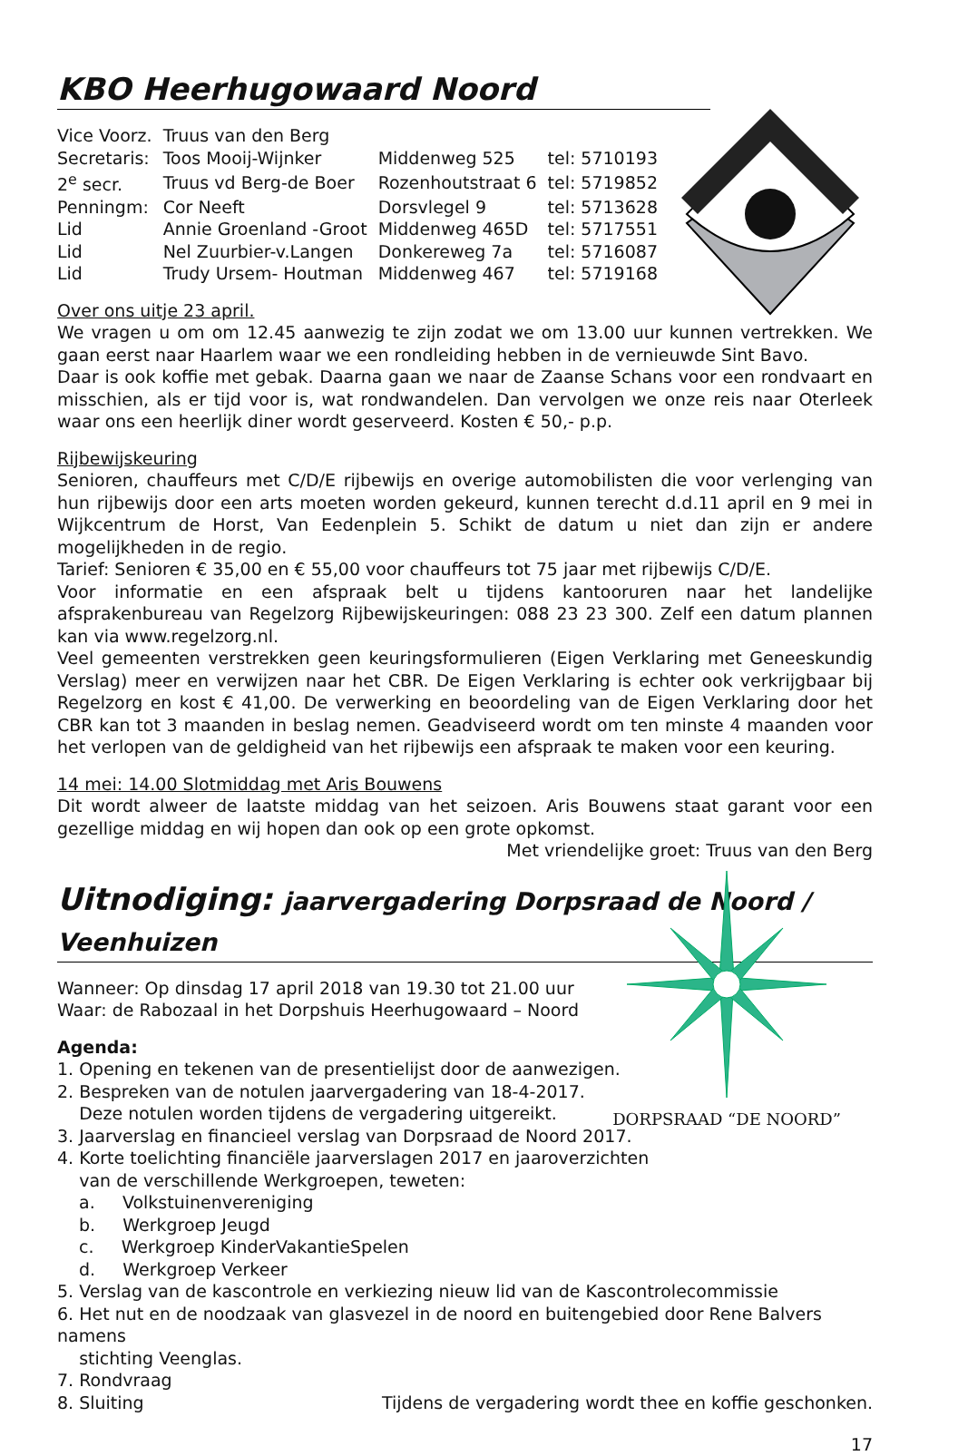KBO Heerhugowaard Noord
| Vice Voorz. | Truus van den Berg | | |
| Secretaris: | Toos Mooij-Wijnker | Middenweg 525 | tel: 5710193 |
| 2<sup>e</sup> secr. | Truus vd Berg-de Boer | Rozenhoutstraat 6 | tel: 5719852 |
| Penningm: | Cor Neeft | Dorsvlegel 9 | tel: 5713628 |
| Lid | Annie Groenland -Groot | Middenweg 465D | tel: 5717551 |
| Lid | Nel Zuurbier-v.Langen | Donkereweg 7a | tel: 5716087 |
| Lid | Trudy Ursem- Houtman | Middenweg 467 | tel: 5719168 |
Over ons uitje 23 april.
We vragen u om om 12.45 aanwezig te zijn zodat we om 13.00 uur kunnen vertrekken. We gaan eerst naar Haarlem waar we een rondleiding hebben in de vernieuwde Sint Bavo.
Daar is ook koffie met gebak. Daarna gaan we naar de Zaanse Schans voor een rondvaart en misschien, als er tijd voor is, wat rondwandelen. Dan vervolgen we onze reis naar Oterleek waar ons een heerlijk diner wordt geserveerd. Kosten € 50,- p.p.
Rijbewijskeuring
Senioren, chauffeurs met C/D/E rijbewijs en overige automobilisten die voor verlenging van hun rijbewijs door een arts moeten worden gekeurd, kunnen terecht d.d.11 april en 9 mei in Wijkcentrum de Horst, Van Eedenplein 5. Schikt de datum u niet dan zijn er andere mogelijkheden in de regio.
Tarief: Senioren € 35,00 en € 55,00 voor chauffeurs tot 75 jaar met rijbewijs C/D/E.
Voor informatie en een afspraak belt u tijdens kantooruren naar het landelijke afsprakenbureau van Regelzorg Rijbewijskeuringen: 088 23 23 300. Zelf een datum plannen kan via www.regelzorg.nl.
Veel gemeenten verstrekken geen keuringsformulieren (Eigen Verklaring met Geneeskundig Verslag) meer en verwijzen naar het CBR. De Eigen Verklaring is echter ook verkrijgbaar bij Regelzorg en kost € 41,00. De verwerking en beoordeling van de Eigen Verklaring door het CBR kan tot 3 maanden in beslag nemen. Geadviseerd wordt om ten minste 4 maanden voor het verlopen van de geldigheid van het rijbewijs een afspraak te maken voor een keuring.
14 mei: 14.00 Slotmiddag met Aris Bouwens
Dit wordt alweer de laatste middag van het seizoen. Aris Bouwens staat garant voor een gezellige middag en wij hopen dan ook op een grote opkomst.
Met vriendelijke groet: Truus van den Berg
Uitnodiging: jaarvergadering Dorpsraad de Noord / Veenhuizen
Wanneer: Op dinsdag 17 april 2018 van 19.30 tot 21.00 uur
Waar: de Rabozaal in het Dorpshuis Heerhugowaard – Noord
Agenda:
1. Opening en tekenen van de presentielijst door de aanwezigen.
2. Bespreken van de notulen jaarvergadering van 18-4-2017.
Deze notulen worden tijdens de vergadering uitgereikt.
3. Jaarverslag en financieel verslag van Dorpsraad de Noord 2017.
4. Korte toelichting financiële jaarverslagen 2017 en jaaroverzichten
van de verschillende Werkgroepen, teweten:
a. Volkstuinenvereniging
b. Werkgroep Jeugd
c. Werkgroep KinderVakantieSpelen
d. Werkgroep Verkeer
5. Verslag van de kascontrole en verkiezing nieuw lid van de Kascontrolecommissie
6. Het nut en de noodzaak van glasvezel in de noord en buitengebied door Rene Balvers namens
stichting Veenglas.
7. Rondvraag
8. Sluiting Tijdens de vergadering wordt thee en koffie geschonken.
17
DORPSRAAD “DE NOORD”